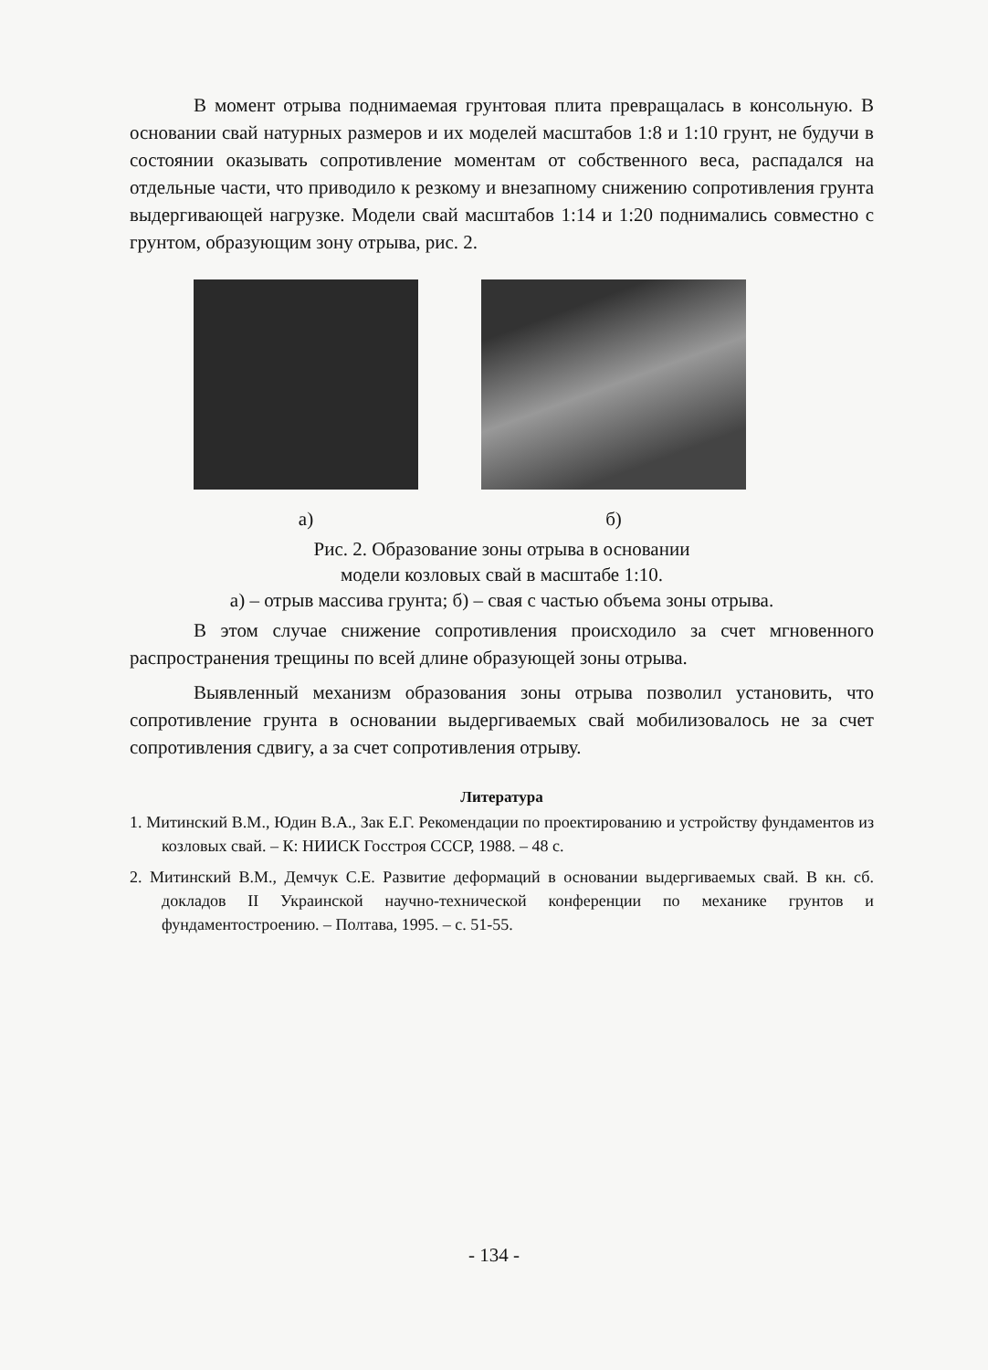В момент отрыва поднимаемая грунтовая плита превращалась в консольную. В основании свай натурных размеров и их моделей масштабов 1:8 и 1:10 грунт, не будучи в состоянии оказывать сопротивление моментам от собственного веса, распадался на отдельные части, что приводило к резкому и внезапному снижению сопротивления грунта выдергивающей нагрузке. Модели свай масштабов 1:14 и 1:20 поднимались совместно с грунтом, образующим зону отрыва, рис. 2.
а) б)
Рис. 2. Образование зоны отрыва в основании
модели козловых свай в масштабе 1:10.
а) – отрыв массива грунта; б) – свая с частью объема зоны отрыва.
В этом случае снижение сопротивления происходило за счет мгновенного распространения трещины по всей длине образующей зоны отрыва.
Выявленный механизм образования зоны отрыва позволил установить, что сопротивление грунта в основании выдергиваемых свай мобилизовалось не за счет сопротивления сдвигу, а за счет сопротивления отрыву.
Литература
1. Митинский В.М., Юдин В.А., Зак Е.Г. Рекомендации по проектированию и устройству фундаментов из козловых свай. – К: НИИСК Госстроя СССР, 1988. – 48 с.
2. Митинский В.М., Демчук С.Е. Развитие деформаций в основании выдергиваемых свай. В кн. сб. докладов II Украинской научно-технической конференции по механике грунтов и фундаментостроению. – Полтава, 1995. – с. 51-55.
- 134 -